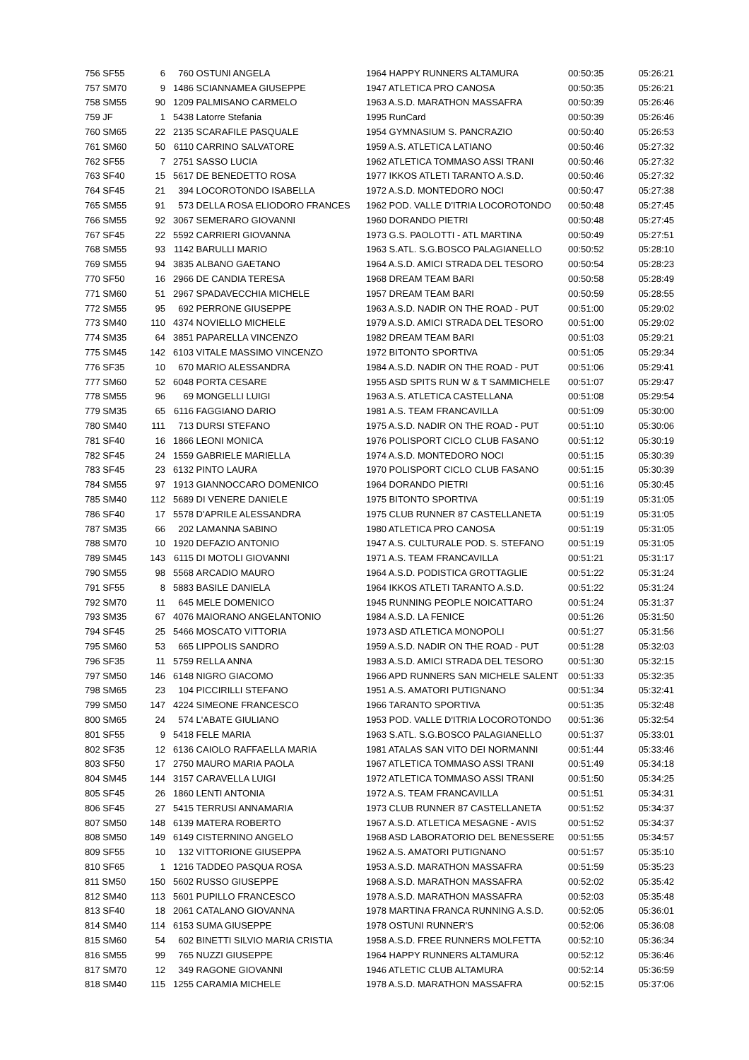| 756 SF55 | 6 | 760 | OSTUNI ANGELA | 1964 HAPPY RUNNERS ALTAMURA | 00:50:35 | 05:26:21 |
| 757 SM70 | 9 | 1486 | SCIANNAMEA GIUSEPPE | 1947 ATLETICA PRO CANOSA | 00:50:35 | 05:26:21 |
| 758 SM55 | 90 | 1209 | PALMISANO CARMELO | 1963 A.S.D. MARATHON MASSAFRA | 00:50:39 | 05:26:46 |
| 759 JF | 1 | 5438 | Latorre Stefania | 1995 RunCard | 00:50:39 | 05:26:46 |
| 760 SM65 | 22 | 2135 | SCARAFILE PASQUALE | 1954 GYMNASIUM S. PANCRAZIO | 00:50:40 | 05:26:53 |
| 761 SM60 | 50 | 6110 | CARRINO SALVATORE | 1959 A.S. ATLETICA LATIANO | 00:50:46 | 05:27:32 |
| 762 SF55 | 7 | 2751 | SASSO LUCIA | 1962 ATLETICA TOMMASO ASSI TRANI | 00:50:46 | 05:27:32 |
| 763 SF40 | 15 | 5617 | DE BENEDETTO ROSA | 1977 IKKOS ATLETI TARANTO A.S.D. | 00:50:46 | 05:27:32 |
| 764 SF45 | 21 | 394 | LOCOROTONDO ISABELLA | 1972 A.S.D. MONTEDORO NOCI | 00:50:47 | 05:27:38 |
| 765 SM55 | 91 | 573 | DELLA ROSA ELIODORO FRANCES | 1962 POD. VALLE D'ITRIA LOCOROTONDO | 00:50:48 | 05:27:45 |
| 766 SM55 | 92 | 3067 | SEMERARO GIOVANNI | 1960 DORANDO PIETRI | 00:50:48 | 05:27:45 |
| 767 SF45 | 22 | 5592 | CARRIERI GIOVANNA | 1973 G.S. PAOLOTTI - ATL MARTINA | 00:50:49 | 05:27:51 |
| 768 SM55 | 93 | 1142 | BARULLI MARIO | 1963 S.ATL. S.G.BOSCO PALAGIANELLO | 00:50:52 | 05:28:10 |
| 769 SM55 | 94 | 3835 | ALBANO GAETANO | 1964 A.S.D. AMICI STRADA DEL TESORO | 00:50:54 | 05:28:23 |
| 770 SF50 | 16 | 2966 | DE CANDIA TERESA | 1968 DREAM TEAM BARI | 00:50:58 | 05:28:49 |
| 771 SM60 | 51 | 2967 | SPADAVECCHIA MICHELE | 1957 DREAM TEAM BARI | 00:50:59 | 05:28:55 |
| 772 SM55 | 95 | 692 | PERRONE GIUSEPPE | 1963 A.S.D. NADIR ON THE ROAD - PUT | 00:51:00 | 05:29:02 |
| 773 SM40 | 110 | 4374 | NOVIELLO MICHELE | 1979 A.S.D. AMICI STRADA DEL TESORO | 00:51:00 | 05:29:02 |
| 774 SM35 | 64 | 3851 | PAPARELLA VINCENZO | 1982 DREAM TEAM BARI | 00:51:03 | 05:29:21 |
| 775 SM45 | 142 | 6103 | VITALE MASSIMO VINCENZO | 1972 BITONTO SPORTIVA | 00:51:05 | 05:29:34 |
| 776 SF35 | 10 | 670 | MARIO ALESSANDRA | 1984 A.S.D. NADIR ON THE ROAD - PUT | 00:51:06 | 05:29:41 |
| 777 SM60 | 52 | 6048 | PORTA CESARE | 1955 ASD SPITS RUN W & T SAMMICHELE | 00:51:07 | 05:29:47 |
| 778 SM55 | 96 | 69 | MONGELLI LUIGI | 1963 A.S. ATLETICA CASTELLANA | 00:51:08 | 05:29:54 |
| 779 SM35 | 65 | 6116 | FAGGIANO DARIO | 1981 A.S. TEAM FRANCAVILLA | 00:51:09 | 05:30:00 |
| 780 SM40 | 111 | 713 | DURSI STEFANO | 1975 A.S.D. NADIR ON THE ROAD - PUT | 00:51:10 | 05:30:06 |
| 781 SF40 | 16 | 1866 | LEONI MONICA | 1976 POLISPORT CICLO CLUB FASANO | 00:51:12 | 05:30:19 |
| 782 SF45 | 24 | 1559 | GABRIELE MARIELLA | 1974 A.S.D. MONTEDORO NOCI | 00:51:15 | 05:30:39 |
| 783 SF45 | 23 | 6132 | PINTO LAURA | 1970 POLISPORT CICLO CLUB FASANO | 00:51:15 | 05:30:39 |
| 784 SM55 | 97 | 1913 | GIANNOCCARO DOMENICO | 1964 DORANDO PIETRI | 00:51:16 | 05:30:45 |
| 785 SM40 | 112 | 5689 | DI VENERE DANIELE | 1975 BITONTO SPORTIVA | 00:51:19 | 05:31:05 |
| 786 SF40 | 17 | 5578 | D'APRILE ALESSANDRA | 1975 CLUB RUNNER 87 CASTELLANETA | 00:51:19 | 05:31:05 |
| 787 SM35 | 66 | 202 | LAMANNA SABINO | 1980 ATLETICA PRO CANOSA | 00:51:19 | 05:31:05 |
| 788 SM70 | 10 | 1920 | DEFAZIO ANTONIO | 1947 A.S. CULTURALE POD. S. STEFANO | 00:51:19 | 05:31:05 |
| 789 SM45 | 143 | 6115 | DI MOTOLI GIOVANNI | 1971 A.S. TEAM FRANCAVILLA | 00:51:21 | 05:31:17 |
| 790 SM55 | 98 | 5568 | ARCADIO MAURO | 1964 A.S.D. PODISTICA GROTTAGLIE | 00:51:22 | 05:31:24 |
| 791 SF55 | 8 | 5883 | BASILE DANIELA | 1964 IKKOS ATLETI TARANTO A.S.D. | 00:51:22 | 05:31:24 |
| 792 SM70 | 11 | 645 | MELE DOMENICO | 1945 RUNNING PEOPLE NOICATTARO | 00:51:24 | 05:31:37 |
| 793 SM35 | 67 | 4076 | MAIORANO ANGELANTONIO | 1984 A.S.D. LA FENICE | 00:51:26 | 05:31:50 |
| 794 SF45 | 25 | 5466 | MOSCATO VITTORIA | 1973 ASD ATLETICA MONOPOLI | 00:51:27 | 05:31:56 |
| 795 SM60 | 53 | 665 | LIPPOLIS SANDRO | 1959 A.S.D. NADIR ON THE ROAD - PUT | 00:51:28 | 05:32:03 |
| 796 SF35 | 11 | 5759 | RELLA ANNA | 1983 A.S.D. AMICI STRADA DEL TESORO | 00:51:30 | 05:32:15 |
| 797 SM50 | 146 | 6148 | NIGRO GIACOMO | 1966 APD RUNNERS SAN MICHELE SALENT | 00:51:33 | 05:32:35 |
| 798 SM65 | 23 | 104 | PICCIRILLI STEFANO | 1951 A.S. AMATORI PUTIGNANO | 00:51:34 | 05:32:41 |
| 799 SM50 | 147 | 4224 | SIMEONE FRANCESCO | 1966 TARANTO SPORTIVA | 00:51:35 | 05:32:48 |
| 800 SM65 | 24 | 574 | L'ABATE GIULIANO | 1953 POD. VALLE D'ITRIA LOCOROTONDO | 00:51:36 | 05:32:54 |
| 801 SF55 | 9 | 5418 | FELE MARIA | 1963 S.ATL. S.G.BOSCO PALAGIANELLO | 00:51:37 | 05:33:01 |
| 802 SF35 | 12 | 6136 | CAIOLO RAFFAELLA MARIA | 1981 ATALAS SAN VITO DEI NORMANNI | 00:51:44 | 05:33:46 |
| 803 SF50 | 17 | 2750 | MAURO MARIA PAOLA | 1967 ATLETICA TOMMASO ASSI TRANI | 00:51:49 | 05:34:18 |
| 804 SM45 | 144 | 3157 | CARAVELLA LUIGI | 1972 ATLETICA TOMMASO ASSI TRANI | 00:51:50 | 05:34:25 |
| 805 SF45 | 26 | 1860 | LENTI ANTONIA | 1972 A.S. TEAM FRANCAVILLA | 00:51:51 | 05:34:31 |
| 806 SF45 | 27 | 5415 | TERRUSI ANNAMARIA | 1973 CLUB RUNNER 87 CASTELLANETA | 00:51:52 | 05:34:37 |
| 807 SM50 | 148 | 6139 | MATERA ROBERTO | 1967 A.S.D. ATLETICA MESAGNE - AVIS | 00:51:52 | 05:34:37 |
| 808 SM50 | 149 | 6149 | CISTERNINO ANGELO | 1968 ASD LABORATORIO DEL BENESSERE | 00:51:55 | 05:34:57 |
| 809 SF55 | 10 | 132 | VITTORIONE GIUSEPPA | 1962 A.S. AMATORI PUTIGNANO | 00:51:57 | 05:35:10 |
| 810 SF65 | 1 | 1216 | TADDEO PASQUA ROSA | 1953 A.S.D. MARATHON MASSAFRA | 00:51:59 | 05:35:23 |
| 811 SM50 | 150 | 5602 | RUSSO GIUSEPPE | 1968 A.S.D. MARATHON MASSAFRA | 00:52:02 | 05:35:42 |
| 812 SM40 | 113 | 5601 | PUPILLO FRANCESCO | 1978 A.S.D. MARATHON MASSAFRA | 00:52:03 | 05:35:48 |
| 813 SF40 | 18 | 2061 | CATALANO GIOVANNA | 1978 MARTINA FRANCA RUNNING A.S.D. | 00:52:05 | 05:36:01 |
| 814 SM40 | 114 | 6153 | SUMA GIUSEPPE | 1978 OSTUNI RUNNER'S | 00:52:06 | 05:36:08 |
| 815 SM60 | 54 | 602 | BINETTI SILVIO MARIA CRISTIA | 1958 A.S.D. FREE RUNNERS MOLFETTA | 00:52:10 | 05:36:34 |
| 816 SM55 | 99 | 765 | NUZZI GIUSEPPE | 1964 HAPPY RUNNERS ALTAMURA | 00:52:12 | 05:36:46 |
| 817 SM70 | 12 | 349 | RAGONE GIOVANNI | 1946 ATLETIC CLUB ALTAMURA | 00:52:14 | 05:36:59 |
| 818 SM40 | 115 | 1255 | CARAMIA MICHELE | 1978 A.S.D. MARATHON MASSAFRA | 00:52:15 | 05:37:06 |